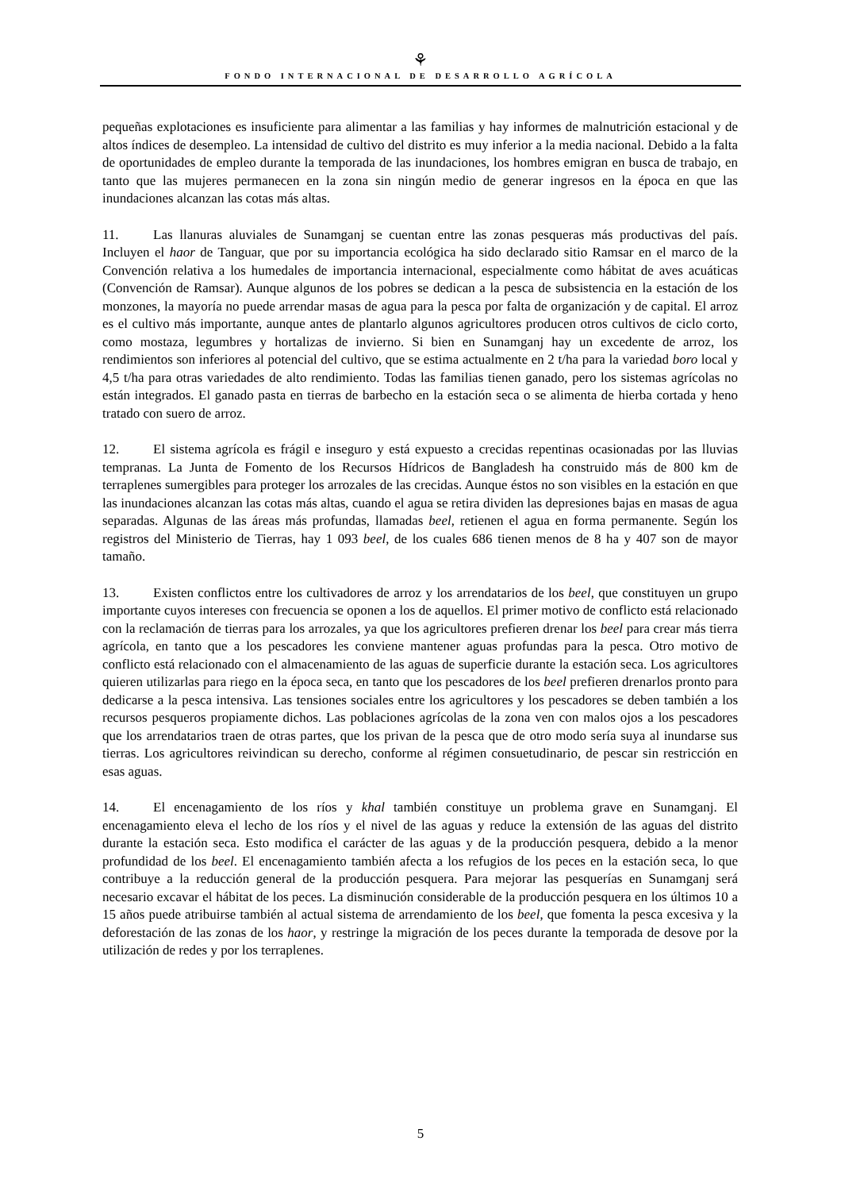⚘
FONDO INTERNACIONAL DE DESARROLLO AGRÍCOLA
pequeñas explotaciones es insuficiente para alimentar a las familias y hay informes de malnutrición estacional y de altos índices de desempleo. La intensidad de cultivo del distrito es muy inferior a la media nacional. Debido a la falta de oportunidades de empleo durante la temporada de las inundaciones, los hombres emigran en busca de trabajo, en tanto que las mujeres permanecen en la zona sin ningún medio de generar ingresos en la época en que las inundaciones alcanzan las cotas más altas.
11. Las llanuras aluviales de Sunamganj se cuentan entre las zonas pesqueras más productivas del país. Incluyen el haor de Tanguar, que por su importancia ecológica ha sido declarado sitio Ramsar en el marco de la Convención relativa a los humedales de importancia internacional, especialmente como hábitat de aves acuáticas (Convención de Ramsar). Aunque algunos de los pobres se dedican a la pesca de subsistencia en la estación de los monzones, la mayoría no puede arrendar masas de agua para la pesca por falta de organización y de capital. El arroz es el cultivo más importante, aunque antes de plantarlo algunos agricultores producen otros cultivos de ciclo corto, como mostaza, legumbres y hortalizas de invierno. Si bien en Sunamganj hay un excedente de arroz, los rendimientos son inferiores al potencial del cultivo, que se estima actualmente en 2 t/ha para la variedad boro local y 4,5 t/ha para otras variedades de alto rendimiento. Todas las familias tienen ganado, pero los sistemas agrícolas no están integrados. El ganado pasta en tierras de barbecho en la estación seca o se alimenta de hierba cortada y heno tratado con suero de arroz.
12. El sistema agrícola es frágil e inseguro y está expuesto a crecidas repentinas ocasionadas por las lluvias tempranas. La Junta de Fomento de los Recursos Hídricos de Bangladesh ha construido más de 800 km de terraplenes sumergibles para proteger los arrozales de las crecidas. Aunque éstos no son visibles en la estación en que las inundaciones alcanzan las cotas más altas, cuando el agua se retira dividen las depresiones bajas en masas de agua separadas. Algunas de las áreas más profundas, llamadas beel, retienen el agua en forma permanente. Según los registros del Ministerio de Tierras, hay 1 093 beel, de los cuales 686 tienen menos de 8 ha y 407 son de mayor tamaño.
13. Existen conflictos entre los cultivadores de arroz y los arrendatarios de los beel, que constituyen un grupo importante cuyos intereses con frecuencia se oponen a los de aquellos. El primer motivo de conflicto está relacionado con la reclamación de tierras para los arrozales, ya que los agricultores prefieren drenar los beel para crear más tierra agrícola, en tanto que a los pescadores les conviene mantener aguas profundas para la pesca. Otro motivo de conflicto está relacionado con el almacenamiento de las aguas de superficie durante la estación seca. Los agricultores quieren utilizarlas para riego en la época seca, en tanto que los pescadores de los beel prefieren drenarlos pronto para dedicarse a la pesca intensiva. Las tensiones sociales entre los agricultores y los pescadores se deben también a los recursos pesqueros propiamente dichos. Las poblaciones agrícolas de la zona ven con malos ojos a los pescadores que los arrendatarios traen de otras partes, que los privan de la pesca que de otro modo sería suya al inundarse sus tierras. Los agricultores reivindican su derecho, conforme al régimen consuetudinario, de pescar sin restricción en esas aguas.
14. El encenagamiento de los ríos y khal también constituye un problema grave en Sunamganj. El encenagamiento eleva el lecho de los ríos y el nivel de las aguas y reduce la extensión de las aguas del distrito durante la estación seca. Esto modifica el carácter de las aguas y de la producción pesquera, debido a la menor profundidad de los beel. El encenagamiento también afecta a los refugios de los peces en la estación seca, lo que contribuye a la reducción general de la producción pesquera. Para mejorar las pesquerías en Sunamganj será necesario excavar el hábitat de los peces. La disminución considerable de la producción pesquera en los últimos 10 a 15 años puede atribuirse también al actual sistema de arrendamiento de los beel, que fomenta la pesca excesiva y la deforestación de las zonas de los haor, y restringe la migración de los peces durante la temporada de desove por la utilización de redes y por los terraplenes.
5